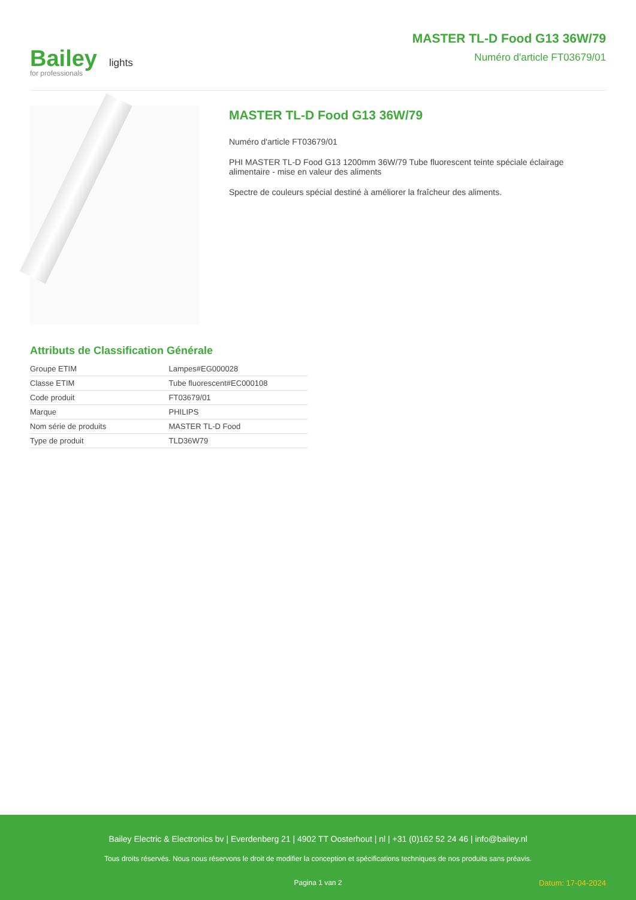Bailey lights
for professionals
MASTER TL-D Food G13 36W/79
Numéro d'article FT03679/01
MASTER TL-D Food G13 36W/79
Numéro d'article FT03679/01
PHI MASTER TL-D Food G13 1200mm 36W/79 Tube fluorescent teinte spéciale éclairage alimentaire - mise en valeur des aliments
Spectre de couleurs spécial destiné à améliorer la fraîcheur des aliments.
Attributs de Classification Générale
| Groupe ETIM | Lampes#EG000028 |
| Classe ETIM | Tube fluorescent#EC000108 |
| Code produit | FT03679/01 |
| Marque | PHILIPS |
| Nom série de produits | MASTER TL-D Food |
| Type de produit | TLD36W79 |
Bailey Electric & Electronics bv | Everdenberg 21 | 4902 TT Oosterhout | nl | +31 (0)162 52 24 46 | info@bailey.nl
Tous droits réservés. Nous nous réservons le droit de modifier la conception et spécifications techniques de nos produits sans préavis.
Pagina 1 van 2 Datum: 17-04-2024